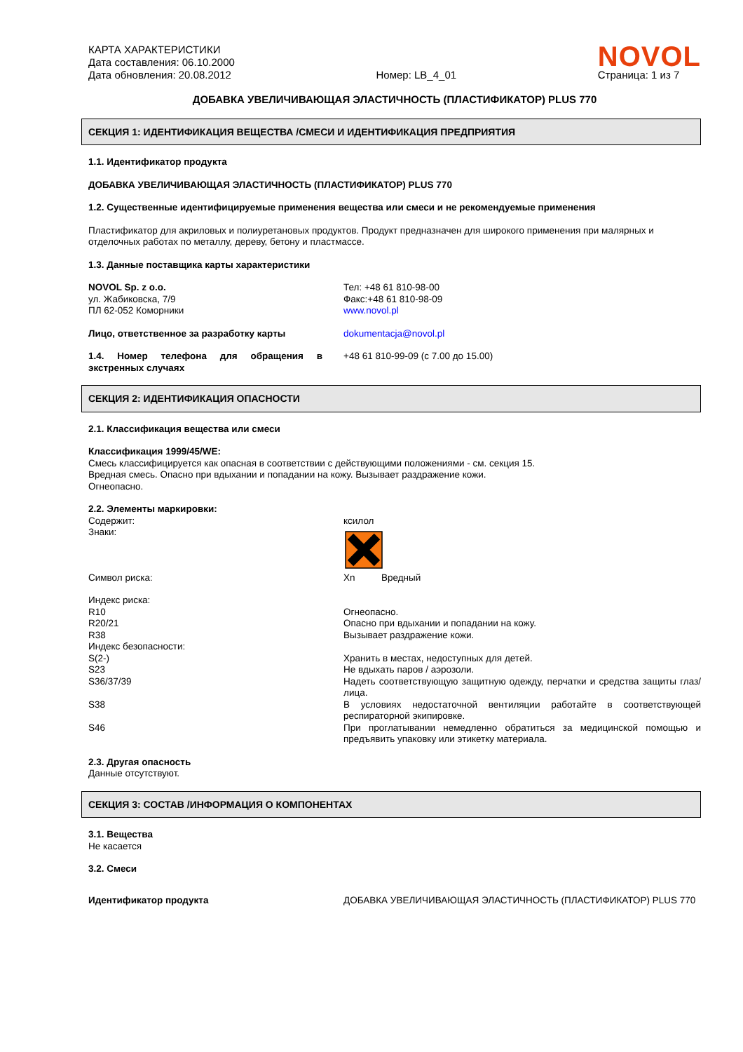КАРТА ХАРАКТЕРИСТИКИ
Дата составления: 06.10.2000
Дата обновления: 20.08.2012
Номер: LB_4_01
NOVOL
Страница: 1 из 7
ДОБАВКА УВЕЛИЧИВАЮЩАЯ ЭЛАСТИЧНОСТЬ (ПЛАСТИФИКАТОР) PLUS 770
СЕКЦИЯ 1: ИДЕНТИФИКАЦИЯ ВЕЩЕСТВА /СМЕСИ И ИДЕНТИФИКАЦИЯ ПРЕДПРИЯТИЯ
1.1. Идентификатор продукта
ДОБАВКА УВЕЛИЧИВАЮЩАЯ ЭЛАСТИЧНОСТЬ (ПЛАСТИФИКАТОР) PLUS 770
1.2. Существенные идентифицируемые применения вещества или смеси и не рекомендуемые применения
Пластификатор для акриловых и полиуретановых продуктов. Продукт предназначен для широкого применения при малярных и отделочных работах по металлу, дереву, бетону и пластмассе.
1.3. Данные поставщика карты характеристики
NOVOL Sp. z o.o.
ул. Жабиковска, 7/9
ПЛ 62-052 Коморники
Тел: +48 61 810-98-00
Факс:+48 61 810-98-09
www.novol.pl
Лицо, ответственное за разработку карты dokumentacja@novol.pl
1.4. Номер телефона для обращения в экстренных случаях
+48 61 810-99-09 (с 7.00 до 15.00)
СЕКЦИЯ 2: ИДЕНТИФИКАЦИЯ ОПАСНОСТИ
2.1. Классификация вещества или смеси
Классификация 1999/45/WE:
Смесь классифицируется как опасная в соответствии с действующими положениями - см. секция 15.
Вредная смесь. Опасно при вдыхании и попадании на кожу. Вызывает раздражение кожи.
Огнеопасно.
2.2. Элементы маркировки:
Содержит:
Знаки:
ксилол
Символ риска: Xn Вредный
Индекс риска:
R10
R20/21
R38
Индекс безопасности:
S(2-)
S23
S36/37/39
S38
S46
Огнеопасно.
Опасно при вдыхании и попадании на кожу.
Вызывает раздражение кожи.
Хранить в местах, недоступных для детей.
Не вдыхать паров / аэрозоли.
Надеть соответствующую защитную одежду, перчатки и средства защиты глаз/лица.
В условиях недостаточной вентиляции работайте в соответствующей респираторной экипировке.
При проглатывании немедленно обратиться за медицинской помощью и предъявить упаковку или этикетку материала.
2.3. Другая опасность
Данные отсутствуют.
СЕКЦИЯ 3: СОСТАВ /ИНФОРМАЦИЯ О КОМПОНЕНТАХ
3.1. Вещества
Не касается
3.2. Смеси
Идентификатор продукта ДОБАВКА УВЕЛИЧИВАЮЩАЯ ЭЛАСТИЧНОСТЬ (ПЛАСТИФИКАТОР) PLUS 770